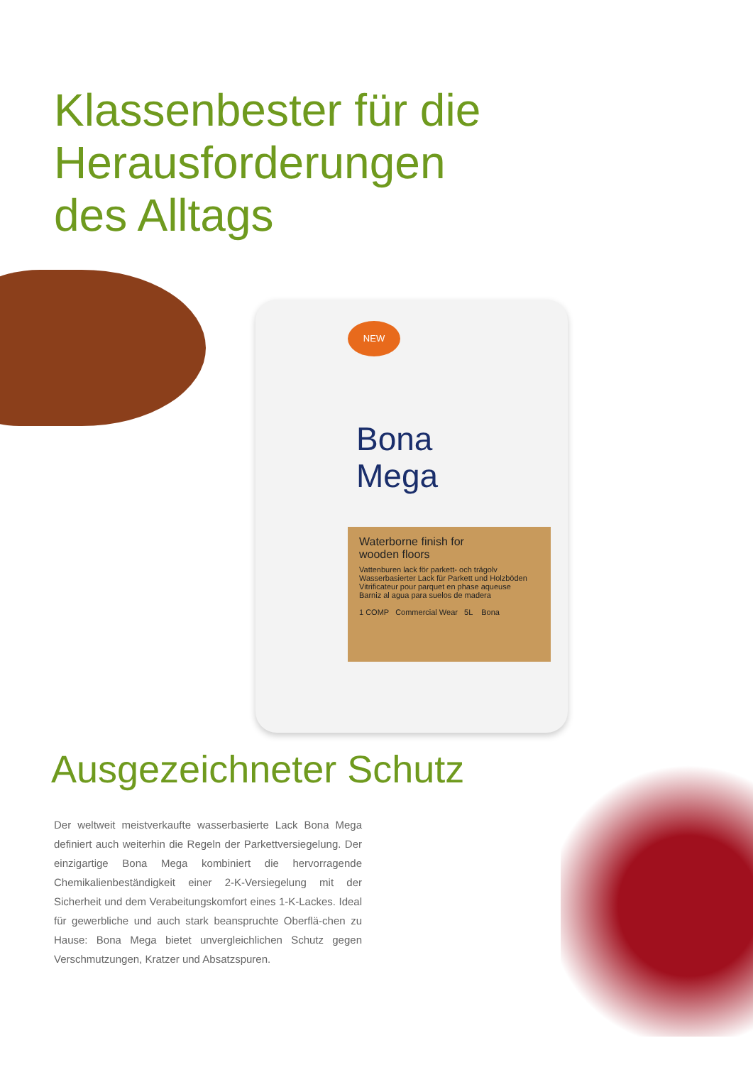Klassenbester für die
Herausforderungen
des Alltags
NEW
Bona
Mega
Waterborne finish for
wooden floors
Vattenburen lack för parkett- och trägolv
Wasserbasierter Lack für Parkett und Holzböden
Vitrificateur pour parquet en phase aqueuse
Barniz al agua para suelos de madera
1 COMP Commercial Wear 5L Bona
Ausgezeichneter Schutz
Der weltweit meistverkaufte wasserbasierte Lack Bona Mega definiert auch weiterhin die Regeln der Parkettversiegelung. Der einzigartige Bona Mega kombiniert die hervorragende Chemikalienbeständigkeit einer 2-K-Versiegelung mit der Sicherheit und dem Verabeitungskomfort eines 1-K-Lackes. Ideal für gewerbliche und auch stark beanspruchte Oberflä-chen zu Hause: Bona Mega bietet unvergleichlichen Schutz gegen Verschmutzungen, Kratzer und Absatzspuren.